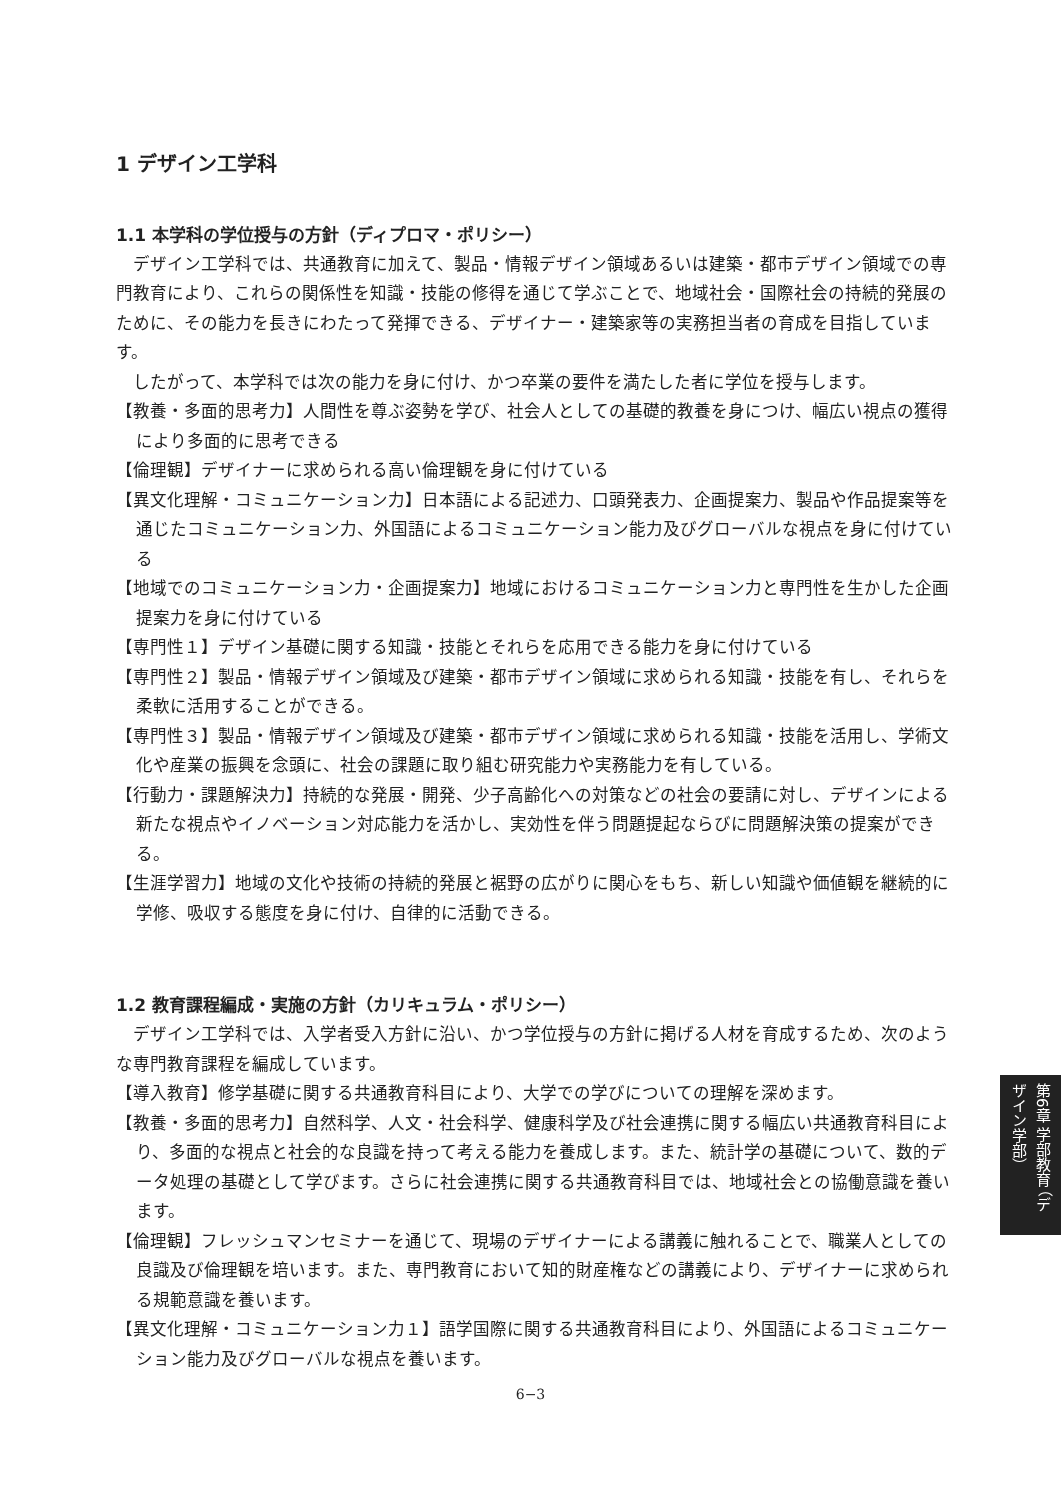1 デザイン工学科
1.1 本学科の学位授与の方針（ディプロマ・ポリシー）
デザイン工学科では、共通教育に加えて、製品・情報デザイン領域あるいは建築・都市デザイン領域での専門教育により、これらの関係性を知識・技能の修得を通じて学ぶことで、地域社会・国際社会の持続的発展のために、その能力を長きにわたって発揮できる、デザイナー・建築家等の実務担当者の育成を目指しています。
したがって、本学科では次の能力を身に付け、かつ卒業の要件を満たした者に学位を授与します。
【教養・多面的思考力】人間性を尊ぶ姿勢を学び、社会人としての基礎的教養を身につけ、幅広い視点の獲得により多面的に思考できる
【倫理観】デザイナーに求められる高い倫理観を身に付けている
【異文化理解・コミュニケーション力】日本語による記述力、口頭発表力、企画提案力、製品や作品提案等を通じたコミュニケーション力、外国語によるコミュニケーション能力及びグローバルな視点を身に付けている
【地域でのコミュニケーション力・企画提案力】地域におけるコミュニケーション力と専門性を生かした企画提案力を身に付けている
【専門性１】デザイン基礎に関する知識・技能とそれらを応用できる能力を身に付けている
【専門性２】製品・情報デザイン領域及び建築・都市デザイン領域に求められる知識・技能を有し、それらを柔軟に活用することができる。
【専門性３】製品・情報デザイン領域及び建築・都市デザイン領域に求められる知識・技能を活用し、学術文化や産業の振興を念頭に、社会の課題に取り組む研究能力や実務能力を有している。
【行動力・課題解決力】持続的な発展・開発、少子高齢化への対策などの社会の要請に対し、デザインによる新たな視点やイノベーション対応能力を活かし、実効性を伴う問題提起ならびに問題解決策の提案ができる。
【生涯学習力】地域の文化や技術の持続的発展と裾野の広がりに関心をもち、新しい知識や価値観を継続的に学修、吸収する態度を身に付け、自律的に活動できる。
1.2 教育課程編成・実施の方針（カリキュラム・ポリシー）
デザイン工学科では、入学者受入方針に沿い、かつ学位授与の方針に掲げる人材を育成するため、次のような専門教育課程を編成しています。
【導入教育】修学基礎に関する共通教育科目により、大学での学びについての理解を深めます。
【教養・多面的思考力】自然科学、人文・社会科学、健康科学及び社会連携に関する幅広い共通教育科目により、多面的な視点と社会的な良識を持って考える能力を養成します。また、統計学の基礎について、数的データ処理の基礎として学びます。さらに社会連携に関する共通教育科目では、地域社会との協働意識を養います。
【倫理観】フレッシュマンセミナーを通じて、現場のデザイナーによる講義に触れることで、職業人としての良識及び倫理観を培います。また、専門教育において知的財産権などの講義により、デザイナーに求められる規範意識を養います。
【異文化理解・コミュニケーション力１】語学国際に関する共通教育科目により、外国語によるコミュニケーション能力及びグローバルな視点を養います。
第6章 学部教育 （デザイン学部）
6−3